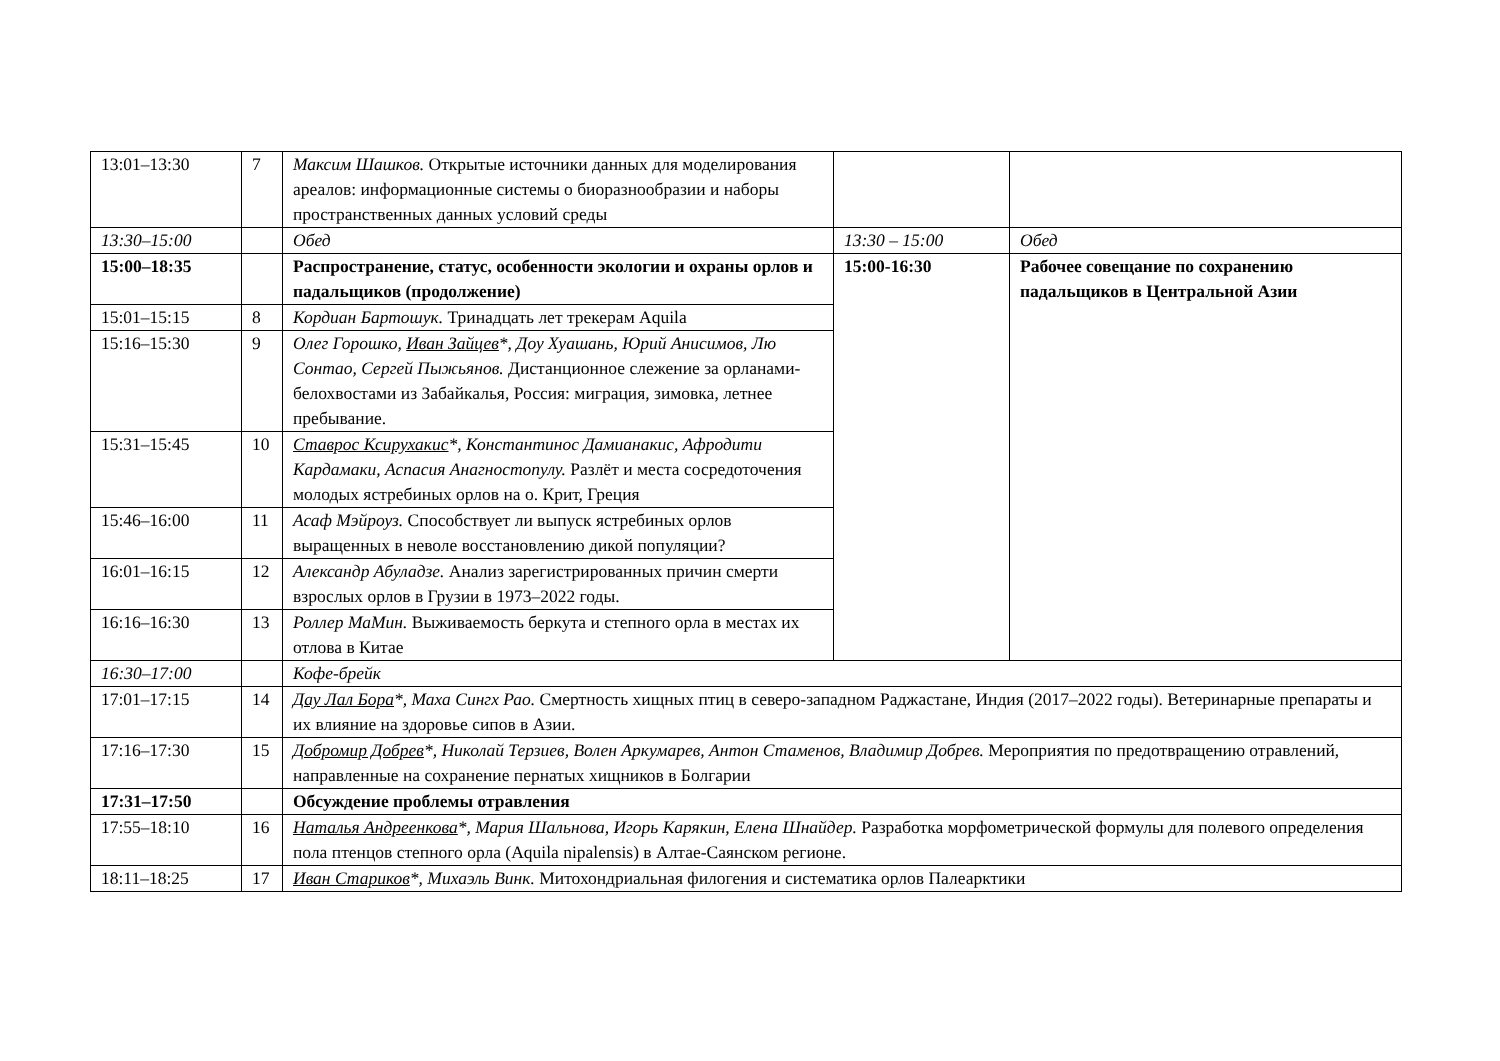| 13:01–13:30 | 7 | Максим Шашков. Открытые источники данных для моделирования ареалов: информационные системы о биоразнообразии и наборы пространственных данных условий среды | | |
| 13:30–15:00 | | Обед | 13:30 – 15:00 | Обед |
| 15:00–18:35 | | Распространение, статус, особенности экологии и охраны орлов и падальщиков (продолжение) | 15:00-16:30 | Рабочее совещание по сохранению падальщиков в Центральной Азии |
| 15:01–15:15 | 8 | Кордиан Бартошук. Тринадцать лет трекерам Aquila | | |
| 15:16–15:30 | 9 | Олег Горошко, Иван Зайцев *, Доу Хуашань, Юрий Анисимов, Лю Сонтао, Сергей Пыжьянов. Дистанционное слежение за орланами-белохвостами из Забайкалья, Россия: миграция, зимовка, летнее пребывание. | | |
| 15:31–15:45 | 10 | Ставрос Ксирухакис *, Константинос Дамианакис, Афродити Кардамаки, Аспасия Анагностопулу. Разлёт и места сосредоточения молодых ястребиных орлов на о. Крит, Греция | | |
| 15:46–16:00 | 11 | Асаф Мэйроуз. Способствует ли выпуск ястребиных орлов выращенных в неволе восстановлению дикой популяции? | | |
| 16:01–16:15 | 12 | Александр Абуладзе. Анализ зарегистрированных причин смерти взрослых орлов в Грузии в 1973–2022 годы. | | |
| 16:16–16:30 | 13 | Роллер МаМин. Выживаемость беркута и степного орла в местах их отлова в Китае | | |
| 16:30–17:00 | | Кофе-брейк | | |
| 17:01–17:15 | 14 | Дау Лал Бора *, Маха Сингх Рао. Смертность хищных птиц в северо-западном Раджастане, Индия (2017–2022 годы). Ветеринарные препараты и их влияние на здоровье сипов в Азии. | | |
| 17:16–17:30 | 15 | Добромир Добрев *, Николай Терзиев, Волен Аркумарев, Антон Стаменов, Владимир Добрев. Мероприятия по предотвращению отравлений, направленные на сохранение пернатых хищников в Болгарии | | |
| 17:31–17:50 | | Обсуждение проблемы отравления | | |
| 17:55–18:10 | 16 | Наталья Андреенкова *, Мария Шальнова, Игорь Карякин, Елена Шнайдер. Разработка морфометрической формулы для полевого определения пола птенцов степного орла (Aquila nipalensis) в Алтае-Саянском регионе. | | |
| 18:11–18:25 | 17 | Иван Стариков *, Михаэль Винк. Митохондриальная филогения и систематика орлов Палеарктики | | |